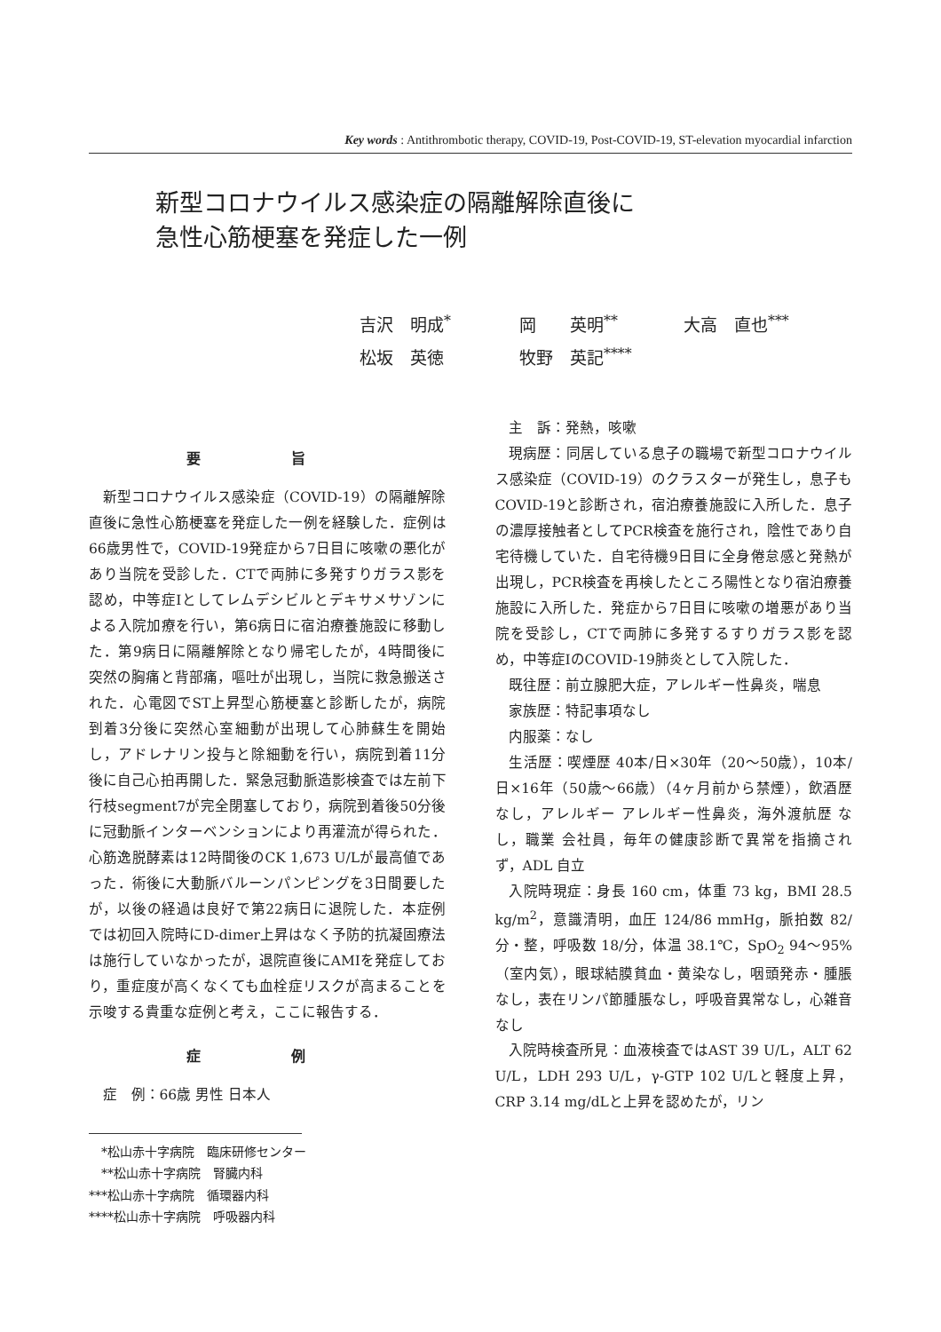Key words : Antithrombotic therapy, COVID-19, Post-COVID-19, ST-elevation myocardial infarction
新型コロナウイルス感染症の隔離解除直後に
急性心筋梗塞を発症した一例
吉沢　明成<sup>*</sup> 岡　　英明<sup>**</sup> 大高　直也<sup>***</sup>
松坂　英徳 牧野　英記<sup>****</sup>
要 旨
新型コロナウイルス感染症（COVID-19）の隔離解除直後に急性心筋梗塞を発症した一例を経験した．症例は66歳男性で，COVID-19発症から7日目に咳嗽の悪化があり当院を受診した．CTで両肺に多発すりガラス影を認め，中等症Ⅰとしてレムデシビルとデキサメサゾンによる入院加療を行い，第6病日に宿泊療養施設に移動した．第9病日に隔離解除となり帰宅したが，4時間後に突然の胸痛と背部痛，嘔吐が出現し，当院に救急搬送された．心電図でST上昇型心筋梗塞と診断したが，病院到着3分後に突然心室細動が出現して心肺蘇生を開始し，アドレナリン投与と除細動を行い，病院到着11分後に自己心拍再開した．緊急冠動脈造影検査では左前下行枝segment7が完全閉塞しており，病院到着後50分後に冠動脈インターベンションにより再灌流が得られた．心筋逸脱酵素は12時間後のCK 1,673 U/Lが最高値であった．術後に大動脈バルーンパンピングを3日間要したが，以後の経過は良好で第22病日に退院した．本症例では初回入院時にD-dimer上昇はなく予防的抗凝固療法は施行していなかったが，退院直後にAMIを発症しており，重症度が高くなくても血栓症リスクが高まることを示唆する貴重な症例と考え，ここに報告する．
症 例
症　例：66歳 男性 日本人
　*松山赤十字病院　臨床研修センター
　**松山赤十字病院　腎臓内科
***松山赤十字病院　循環器内科
****松山赤十字病院　呼吸器内科
主　訴：発熱，咳嗽
現病歴：同居している息子の職場で新型コロナウイルス感染症（COVID-19）のクラスターが発生し，息子もCOVID-19と診断され，宿泊療養施設に入所した．息子の濃厚接触者としてPCR検査を施行され，陰性であり自宅待機していた．自宅待機9日目に全身倦怠感と発熱が出現し，PCR検査を再検したところ陽性となり宿泊療養施設に入所した．発症から7日目に咳嗽の増悪があり当院を受診し，CTで両肺に多発するすりガラス影を認め，中等症ⅠのCOVID-19肺炎として入院した．
既往歴：前立腺肥大症，アレルギー性鼻炎，喘息
家族歴：特記事項なし
内服薬：なし
生活歴：喫煙歴 40本/日×30年（20〜50歳），10本/日×16年（50歳〜66歳）（4ヶ月前から禁煙），飲酒歴 なし，アレルギー アレルギー性鼻炎，海外渡航歴 なし，職業 会社員，毎年の健康診断で異常を指摘されず，ADL 自立
入院時現症：身長 160 cm，体重 73 kg，BMI 28.5 kg/m<sup>2</sup>，意識清明，血圧 124/86 mmHg，脈拍数 82/分・整，呼吸数 18/分，体温 38.1℃，SpO<sub>2</sub> 94〜95%（室内気），眼球結膜貧血・黄染なし，咽頭発赤・腫脹なし，表在リンパ節腫脹なし，呼吸音異常なし，心雑音なし
入院時検査所見：血液検査ではAST 39 U/L，ALT 62 U/L，LDH 293 U/L，γ-GTP 102 U/Lと軽度上昇，CRP 3.14 mg/dLと上昇を認めたが，リン